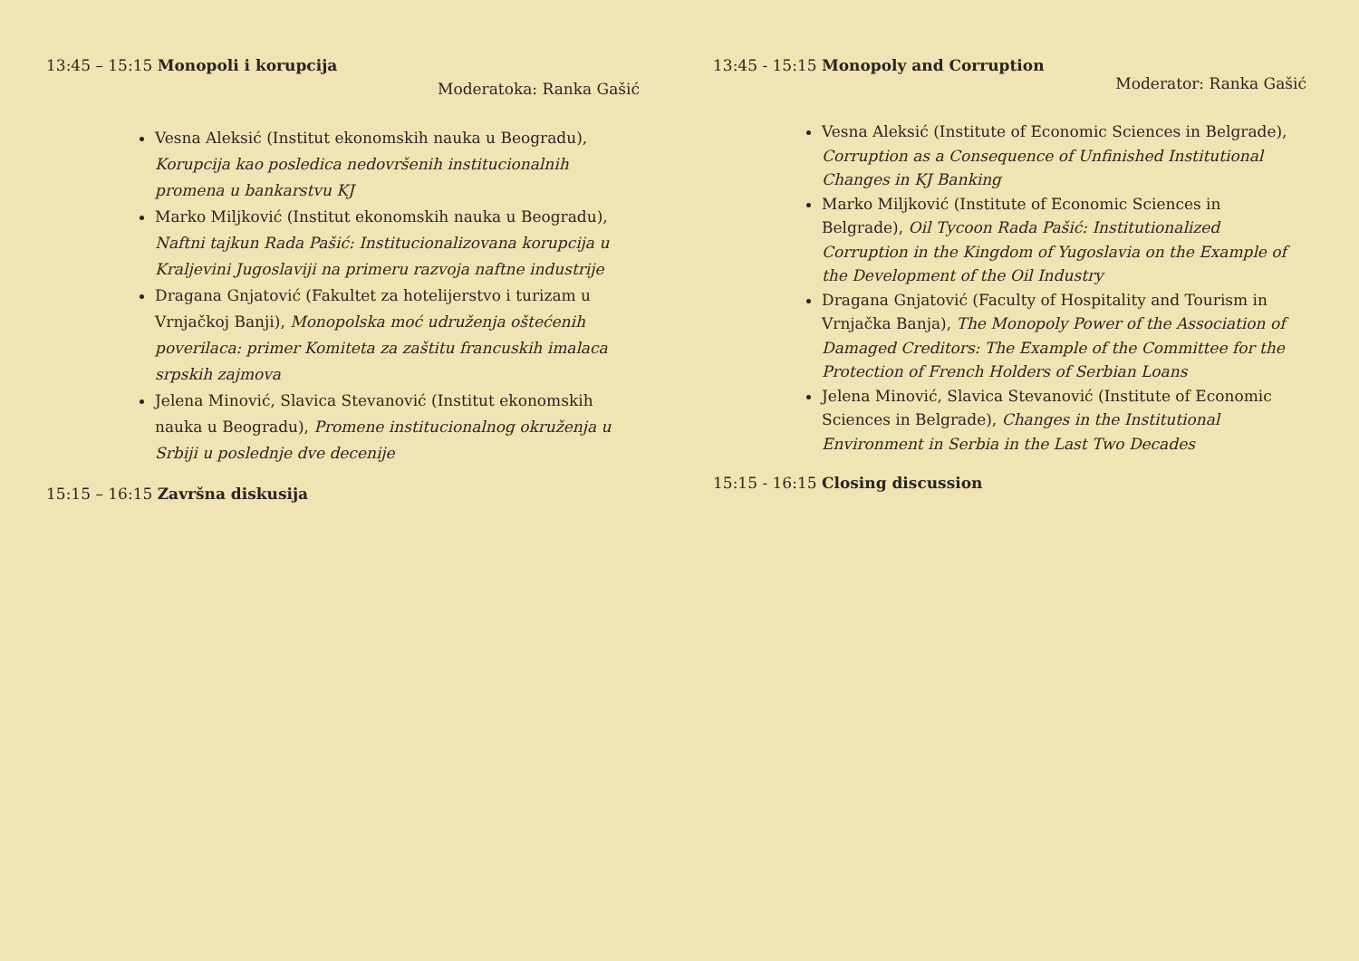13:45 – 15:15 Monopoli i korupcija
Moderatoka: Ranka Gašić
Vesna Aleksić (Institut ekonomskih nauka u Beogradu), Korupcija kao posledica nedovršenih institucionalnih promena u bankarstvu KJ
Marko Miljković (Institut ekonomskih nauka u Beogradu), Naftni tajkun Rada Pašić: Institucionalizovana korupcija u Kraljevini Jugoslaviji na primeru razvoja naftne industrije
Dragana Gnjatović (Fakultet za hotelijerstvo i turizam u Vrnjačkoj Banji), Monopolska moć udruženja oštećenih poverilaca: primer Komiteta za zaštitu francuskih imalaca srpskih zajmova
Jelena Minović, Slavica Stevanović (Institut ekonomskih nauka u Beogradu), Promene institucionalnog okruženja u Srbiji u poslednje dve decenije
15:15 – 16:15 Završna diskusija
13:45 - 15:15 Monopoly and Corruption
Moderator: Ranka Gašić
Vesna Aleksić (Institute of Economic Sciences in Belgrade), Corruption as a Consequence of Unfinished Institutional Changes in KJ Banking
Marko Miljković (Institute of Economic Sciences in Belgrade), Oil Tycoon Rada Pašić: Institutionalized Corruption in the Kingdom of Yugoslavia on the Example of the Development of the Oil Industry
Dragana Gnjatović (Faculty of Hospitality and Tourism in Vrnjačka Banja), The Monopoly Power of the Association of Damaged Creditors: The Example of the Committee for the Protection of French Holders of Serbian Loans
Jelena Minović, Slavica Stevanović (Institute of Economic Sciences in Belgrade), Changes in the Institutional Environment in Serbia in the Last Two Decades
15:15 - 16:15 Closing discussion